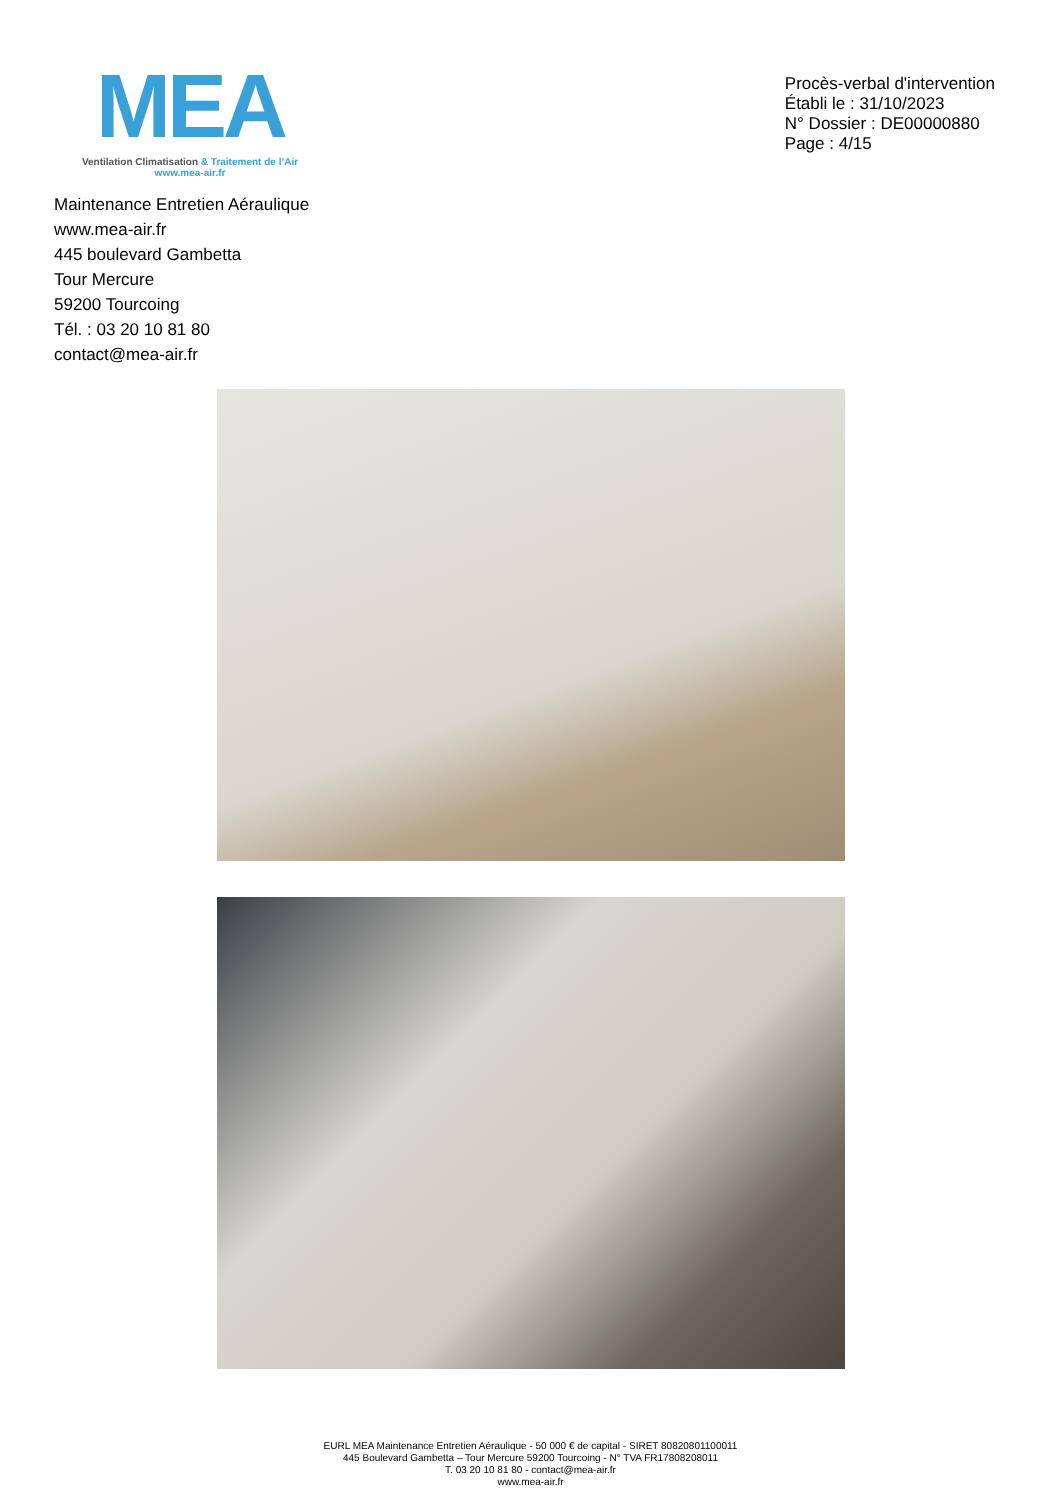MEA
Ventilation Climatisation & Traitement de l’Air
www.mea-air.fr
Procès-verbal d'intervention
Établi le : 31/10/2023
N° Dossier : DE00000880
Page : 4/15
Maintenance Entretien Aéraulique
www.mea-air.fr
445 boulevard Gambetta
Tour Mercure
59200 Tourcoing
Tél. : 03 20 10 81 80
contact@mea-air.fr
EURL MEA Maintenance Entretien Aéraulique - 50 000 € de capital - SIRET 80820801100011
445 Boulevard Gambetta – Tour Mercure 59200 Tourcoing - N° TVA FR17808208011
T. 03 20 10 81 80 - contact@mea-air.fr
www.mea-air.fr